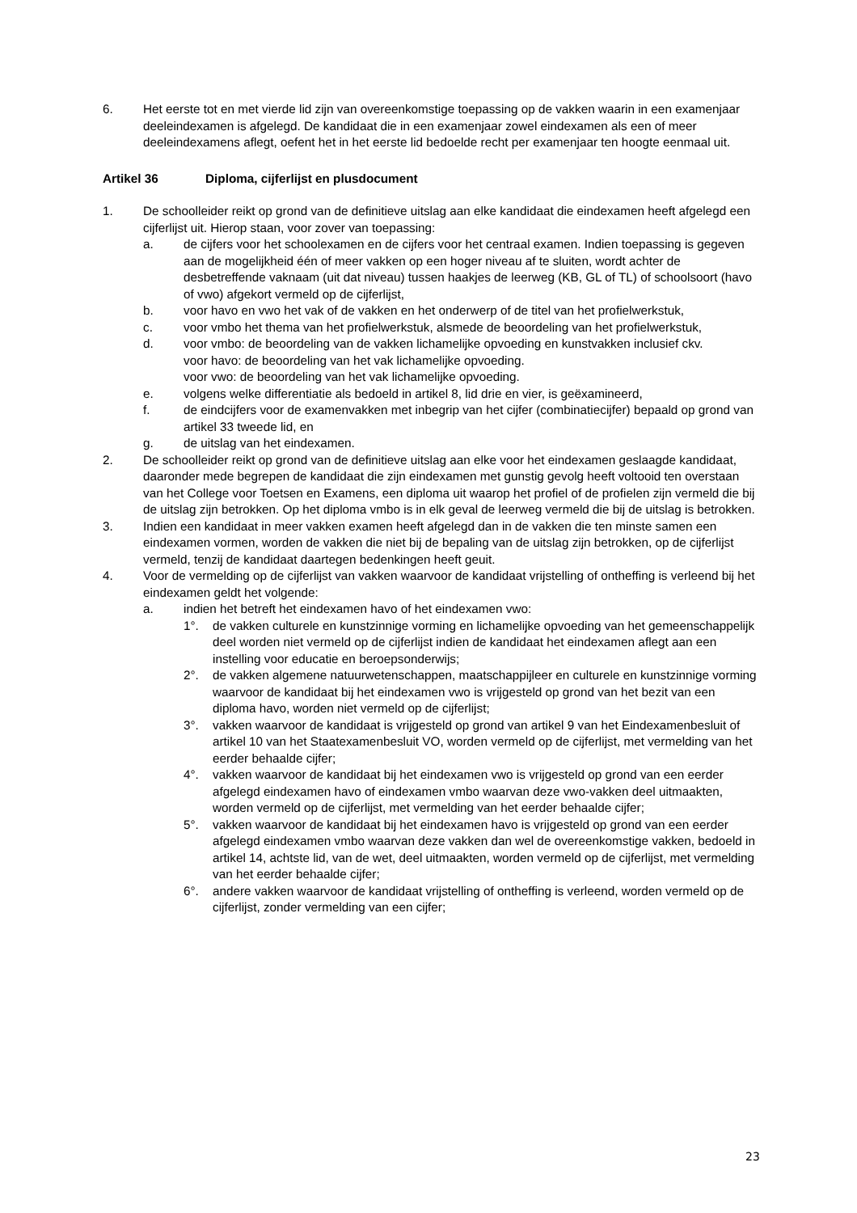6. Het eerste tot en met vierde lid zijn van overeenkomstige toepassing op de vakken waarin in een examenjaar deeleindexamen is afgelegd. De kandidaat die in een examenjaar zowel eindexamen als een of meer deeleindexamens aflegt, oefent het in het eerste lid bedoelde recht per examenjaar ten hoogte eenmaal uit.
Artikel 36 Diploma, cijferlijst en plusdocument
1. De schoolleider reikt op grond van de definitieve uitslag aan elke kandidaat die eindexamen heeft afgelegd een cijferlijst uit. Hierop staan, voor zover van toepassing:
a. de cijfers voor het schoolexamen en de cijfers voor het centraal examen. Indien toepassing is gegeven aan de mogelijkheid één of meer vakken op een hoger niveau af te sluiten, wordt achter de desbetreffende vaknaam (uit dat niveau) tussen haakjes de leerweg (KB, GL of TL) of schoolsoort (havo of vwo) afgekort vermeld op de cijferlijst,
b. voor havo en vwo het vak of de vakken en het onderwerp of de titel van het profielwerkstuk,
c. voor vmbo het thema van het profielwerkstuk, alsmede de beoordeling van het profielwerkstuk,
d. voor vmbo: de beoordeling van de vakken lichamelijke opvoeding en kunstvakken inclusief ckv.
voor havo: de beoordeling van het vak lichamelijke opvoeding.
voor vwo: de beoordeling van het vak lichamelijke opvoeding.
e. volgens welke differentiatie als bedoeld in artikel 8, lid drie en vier, is geëxamineerd,
f. de eindcijfers voor de examenvakken met inbegrip van het cijfer (combinatiecijfer) bepaald op grond van artikel 33 tweede lid, en
g. de uitslag van het eindexamen.
2. De schoolleider reikt op grond van de definitieve uitslag aan elke voor het eindexamen geslaagde kandidaat, daaronder mede begrepen de kandidaat die zijn eindexamen met gunstig gevolg heeft voltooid ten overstaan van het College voor Toetsen en Examens, een diploma uit waarop het profiel of de profielen zijn vermeld die bij de uitslag zijn betrokken. Op het diploma vmbo is in elk geval de leerweg vermeld die bij de uitslag is betrokken.
3. Indien een kandidaat in meer vakken examen heeft afgelegd dan in de vakken die ten minste samen een eindexamen vormen, worden de vakken die niet bij de bepaling van de uitslag zijn betrokken, op de cijferlijst vermeld, tenzij de kandidaat daartegen bedenkingen heeft geuit.
4. Voor de vermelding op de cijferlijst van vakken waarvoor de kandidaat vrijstelling of ontheffing is verleend bij het eindexamen geldt het volgende:
a. indien het betreft het eindexamen havo of het eindexamen vwo:
1°. de vakken culturele en kunstzinnige vorming en lichamelijke opvoeding van het gemeenschappelijk deel worden niet vermeld op de cijferlijst indien de kandidaat het eindexamen aflegt aan een instelling voor educatie en beroepsonderwijs;
2°. de vakken algemene natuurwetenschappen, maatschappijleer en culturele en kunstzinnige vorming waarvoor de kandidaat bij het eindexamen vwo is vrijgesteld op grond van het bezit van een diploma havo, worden niet vermeld op de cijferlijst;
3°. vakken waarvoor de kandidaat is vrijgesteld op grond van artikel 9 van het Eindexamenbesluit of artikel 10 van het Staatexamenbesluit VO, worden vermeld op de cijferlijst, met vermelding van het eerder behaalde cijfer;
4°. vakken waarvoor de kandidaat bij het eindexamen vwo is vrijgesteld op grond van een eerder afgelegd eindexamen havo of eindexamen vmbo waarvan deze vwo-vakken deel uitmaakten, worden vermeld op de cijferlijst, met vermelding van het eerder behaalde cijfer;
5°. vakken waarvoor de kandidaat bij het eindexamen havo is vrijgesteld op grond van een eerder afgelegd eindexamen vmbo waarvan deze vakken dan wel de overeenkomstige vakken, bedoeld in artikel 14, achtste lid, van de wet, deel uitmaakten, worden vermeld op de cijferlijst, met vermelding van het eerder behaalde cijfer;
6°. andere vakken waarvoor de kandidaat vrijstelling of ontheffing is verleend, worden vermeld op de cijferlijst, zonder vermelding van een cijfer;
23